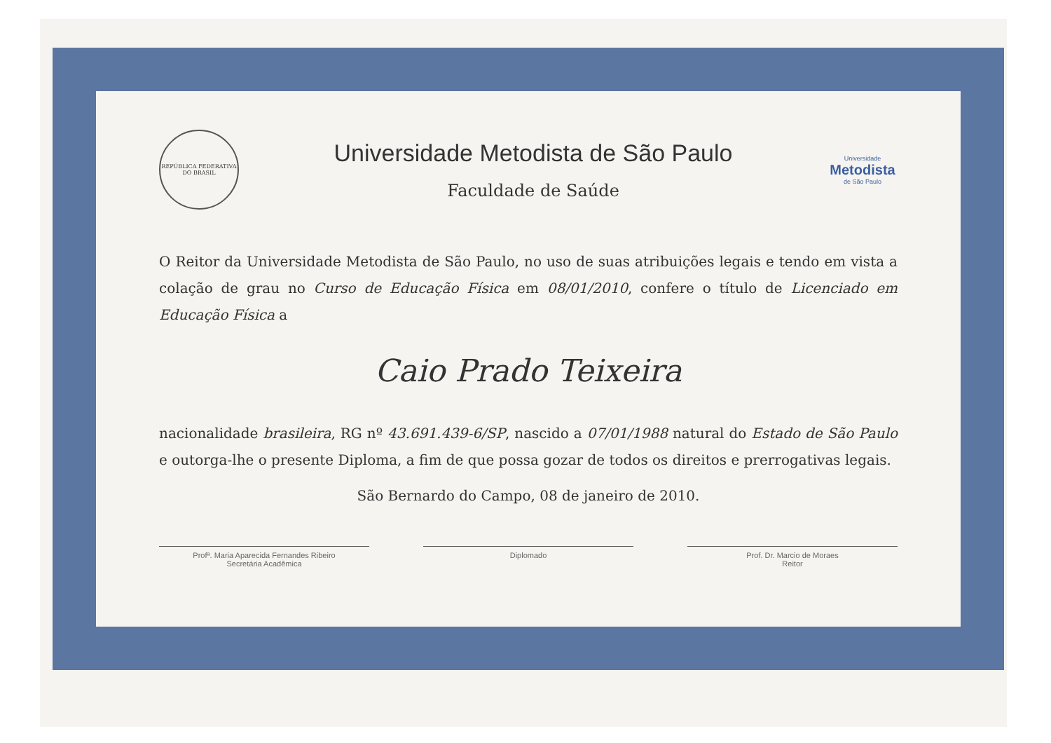REPÚBLICA FEDERATIVA DO BRASIL
Universidade Metodista de São Paulo
Faculdade de Saúde
Universidade
Metodista
de São Paulo
O Reitor da Universidade Metodista de São Paulo, no uso de suas atribuições legais e tendo em vista a colação de grau no Curso de Educação Física em 08/01/2010, confere o título de Licenciado em Educação Física a
Caio Prado Teixeira
nacionalidade brasileira, RG nº 43.691.439-6/SP, nascido a 07/01/1988 natural do Estado de São Paulo e outorga-lhe o presente Diploma, a fim de que possa gozar de todos os direitos e prerrogativas legais.
São Bernardo do Campo, 08 de janeiro de 2010.
Profª. Maria Aparecida Fernandes Ribeiro
Secretária Acadêmica
Diplomado Prof. Dr. Marcio de Moraes
Reitor